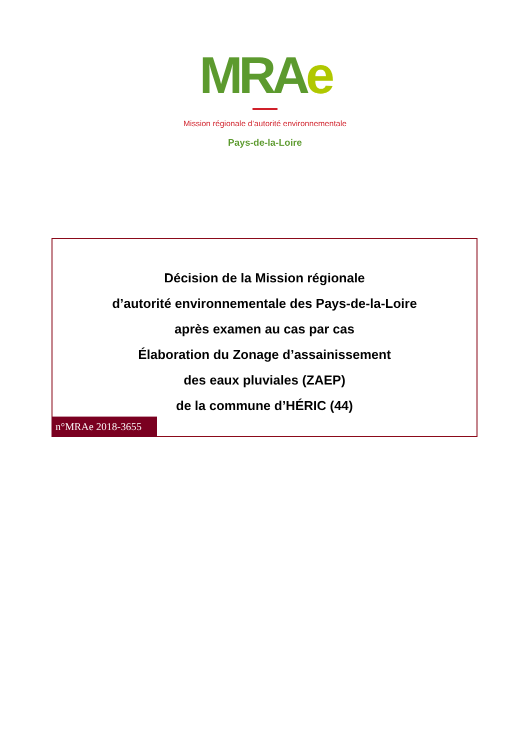MRAe
Mission régionale d’autorité environnementale
Pays-de-la-Loire
Décision de la Mission régionale
d’autorité environnementale des Pays-de-la-Loire
après examen au cas par cas
Élaboration du Zonage d’assainissement
des eaux pluviales (ZAEP)
de la commune d’HÉRIC (44)
n°MRAe 2018-3655